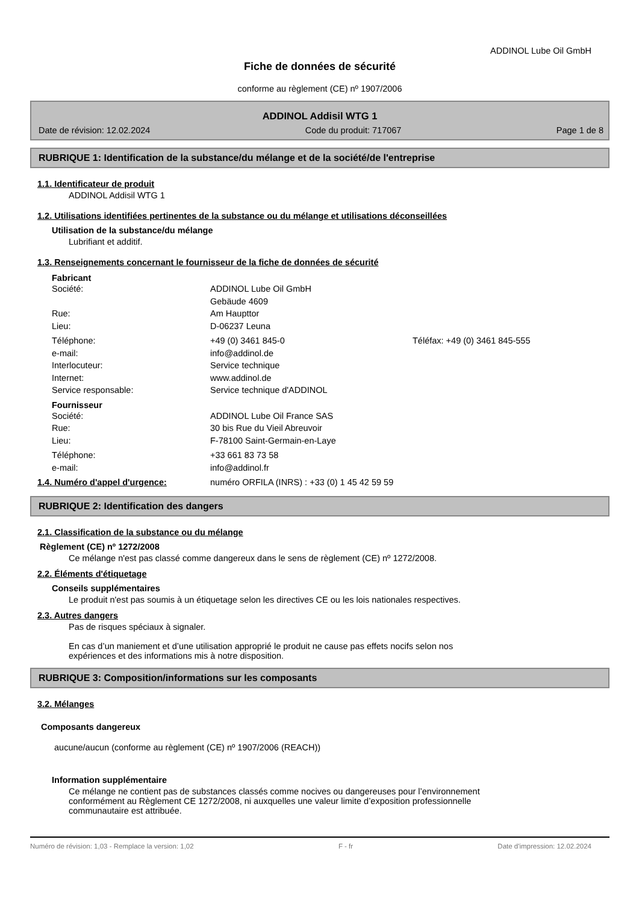ADDINOL Lube Oil GmbH
Fiche de données de sécurité
conforme au règlement (CE) nº 1907/2006
ADDINOL Addisil WTG 1
Date de révision: 12.02.2024 Code du produit: 717067 Page 1 de 8
RUBRIQUE 1: Identification de la substance/du mélange et de la société/de l'entreprise
1.1. Identificateur de produit
ADDINOL Addisil WTG 1
1.2. Utilisations identifiées pertinentes de la substance ou du mélange et utilisations déconseillées
Utilisation de la substance/du mélange
Lubrifiant et additif.
1.3. Renseignements concernant le fournisseur de la fiche de données de sécurité
Fabricant
Société: ADDINOL Lube Oil GmbH
Gebäude 4609
Rue: Am Haupttor
Lieu: D-06237 Leuna
Téléphone: +49 (0) 3461 845-0 Téléfax: +49 (0) 3461 845-555
e-mail: info@addinol.de
Interlocuteur: Service technique
Internet: www.addinol.de
Service responsable: Service technique d'ADDINOL
Fournisseur
Société: ADDINOL Lube Oil France SAS
Rue: 30 bis Rue du Vieil Abreuvoir
Lieu: F-78100 Saint-Germain-en-Laye
Téléphone: +33 661 83 73 58
e-mail: info@addinol.fr
1.4. Numéro d'appel d'urgence: numéro ORFILA (INRS) : +33 (0) 1 45 42 59 59
RUBRIQUE 2: Identification des dangers
2.1. Classification de la substance ou du mélange
Règlement (CE) nº 1272/2008
Ce mélange n'est pas classé comme dangereux dans le sens de règlement (CE) nº 1272/2008.
2.2. Éléments d'étiquetage
Conseils supplémentaires
Le produit n'est pas soumis à un étiquetage selon les directives CE ou les lois nationales respectives.
2.3. Autres dangers
Pas de risques spéciaux à signaler.
En cas d’un maniement et d’une utilisation approprié le produit ne cause pas effets nocifs selon nos
expériences et des informations mis à notre disposition.
RUBRIQUE 3: Composition/informations sur les composants
3.2. Mélanges
Composants dangereux
aucune/aucun (conforme au règlement (CE) nº 1907/2006 (REACH))
Information supplémentaire
Ce mélange ne contient pas de substances classés comme nocives ou dangereuses pour l’environnement
conformément au Règlement CE 1272/2008, ni auxquelles une valeur limite d’exposition professionnelle
communautaire est attribuée.
Numéro de révision: 1,03 - Remplace la version: 1,02 F - fr Date d'impression: 12.02.2024